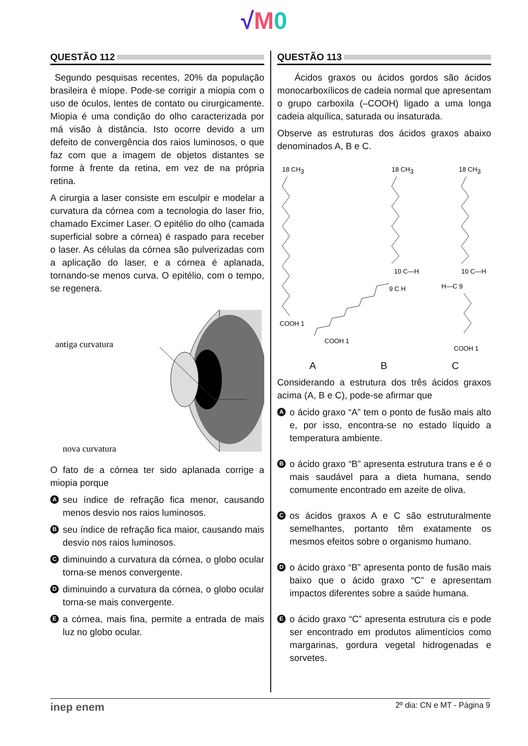√M 0
QUESTÃO 112
Segundo pesquisas recentes, 20% da população brasileira é míope. Pode-se corrigir a miopia com o uso de óculos, lentes de contato ou cirurgicamente. Miopia é uma condição do olho caracterizada por má visão à distância. Isto ocorre devido a um defeito de convergência dos raios luminosos, o que faz com que a imagem de objetos distantes se forme à frente da retina, em vez de na própria retina.
A cirurgia a laser consiste em esculpir e modelar a curvatura da córnea com a tecnologia do laser frio, chamado Excimer Laser. O epitélio do olho (camada superficial sobre a córnea) é raspado para receber o laser. As células da córnea são pulverizadas com a aplicação do laser, e a córnea é aplanada, tornando-se menos curva. O epitélio, com o tempo, se regenera.
antiga curvatura
nova curvatura
O fato de a córnea ter sido aplanada corrige a miopia porque
Aseu índice de refração fica menor, causando menos desvio nos raios luminosos.
Bseu índice de refração fica maior, causando mais desvio nos raios luminosos.
Cdiminuindo a curvatura da córnea, o globo ocular torna-se menos convergente.
Ddiminuindo a curvatura da córnea, o globo ocular torna-se mais convergente.
Ea córnea, mais fina, permite a entrada de mais luz no globo ocular.
QUESTÃO 113
Ácidos graxos ou ácidos gordos são ácidos monocarboxílicos de cadeia normal que apresentam o grupo carboxila (–COOH) ligado a uma longa cadeia alquílica, saturada ou insaturada.
Observe as estruturas dos ácidos graxos abaixo denominados A, B e C.
18 CH3
COOH 1
18 CH3
10 C—H
9 C H
COOH 1
18 CH3
10 C—H
H—C 9
COOH 1
A B C
Considerando a estrutura dos três ácidos graxos acima (A, B e C), pode-se afirmar que
Ao ácido graxo “A” tem o ponto de fusão mais alto e, por isso, encontra-se no estado líquido a temperatura ambiente.
Bo ácido graxo “B” apresenta estrutura trans e é o mais saudável para a dieta humana, sendo comumente encontrado em azeite de oliva.
Cos ácidos graxos A e C são estruturalmente semelhantes, portanto têm exatamente os mesmos efeitos sobre o organismo humano.
Do ácido graxo “B” apresenta ponto de fusão mais baixo que o ácido graxo “C” e apresentam impactos diferentes sobre a saúde humana.
Eo ácido graxo “C” apresenta estrutura cis e pode ser encontrado em produtos alimentícios como margarinas, gordura vegetal hidrogenadas e sorvetes.
inep enem 2º dia: CN e MT - Página 9